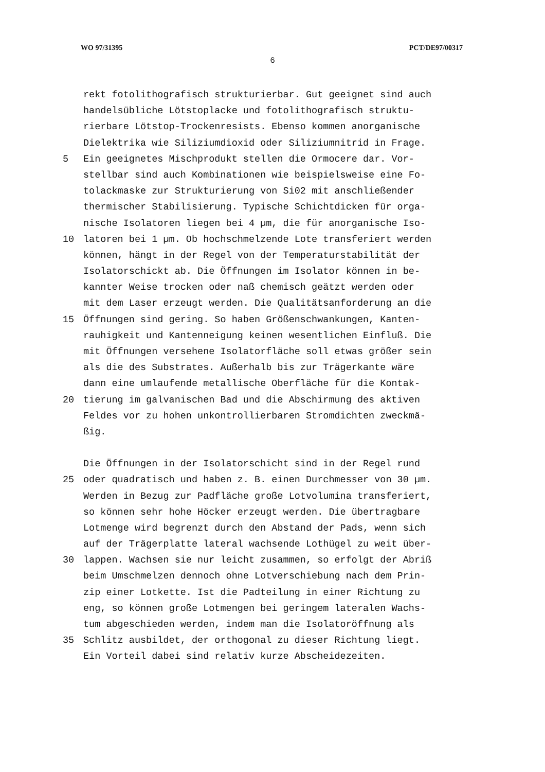WO 97/31395 PCT/DE97/00317
6
rekt fotolithografisch strukturierbar. Gut geeignet sind auch
handelsübliche Lötstoplacke und fotolithografisch struktu-
rierbare Lötstop-Trockenresists. Ebenso kommen anorganische
Dielektrika wie Siliziumdioxid oder Siliziumnitrid in Frage.
5 Ein geeignetes Mischprodukt stellen die Ormocere dar. Vor-
stellbar sind auch Kombinationen wie beispielsweise eine Fo-
tolackmaske zur Strukturierung von Si02 mit anschließender
thermischer Stabilisierung. Typische Schichtdicken für orga-
nische Isolatoren liegen bei 4 µm, die für anorganische Iso-
10 latoren bei 1 µm. Ob hochschmelzende Lote transferiert werden
können, hängt in der Regel von der Temperaturstabilität der
Isolatorschickt ab. Die Öffnungen im Isolator können in be-
kannter Weise trocken oder naß chemisch geätzt werden oder
mit dem Laser erzeugt werden. Die Qualitätsanforderung an die
15 Öffnungen sind gering. So haben Größenschwankungen, Kanten-
rauhigkeit und Kantenneigung keinen wesentlichen Einfluß. Die
mit Öffnungen versehene Isolatorfläche soll etwas größer sein
als die des Substrates. Außerhalb bis zur Trägerkante wäre
dann eine umlaufende metallische Oberfläche für die Kontak-
20 tierung im galvanischen Bad und die Abschirmung des aktiven
Feldes vor zu hohen unkontrollierbaren Stromdichten zweckmä-
ßig.
Die Öffnungen in der Isolatorschicht sind in der Regel rund
25 oder quadratisch und haben z. B. einen Durchmesser von 30 µm.
Werden in Bezug zur Padfläche große Lotvolumina transferiert,
so können sehr hohe Höcker erzeugt werden. Die übertragbare
Lotmenge wird begrenzt durch den Abstand der Pads, wenn sich
auf der Trägerplatte lateral wachsende Lothügel zu weit über-
30 lappen. Wachsen sie nur leicht zusammen, so erfolgt der Abriß
beim Umschmelzen dennoch ohne Lotverschiebung nach dem Prin-
zip einer Lotkette. Ist die Padteilung in einer Richtung zu
eng, so können große Lotmengen bei geringem lateralen Wachs-
tum abgeschieden werden, indem man die Isolatoröffnung als
35 Schlitz ausbildet, der orthogonal zu dieser Richtung liegt.
Ein Vorteil dabei sind relativ kurze Abscheidezeiten.